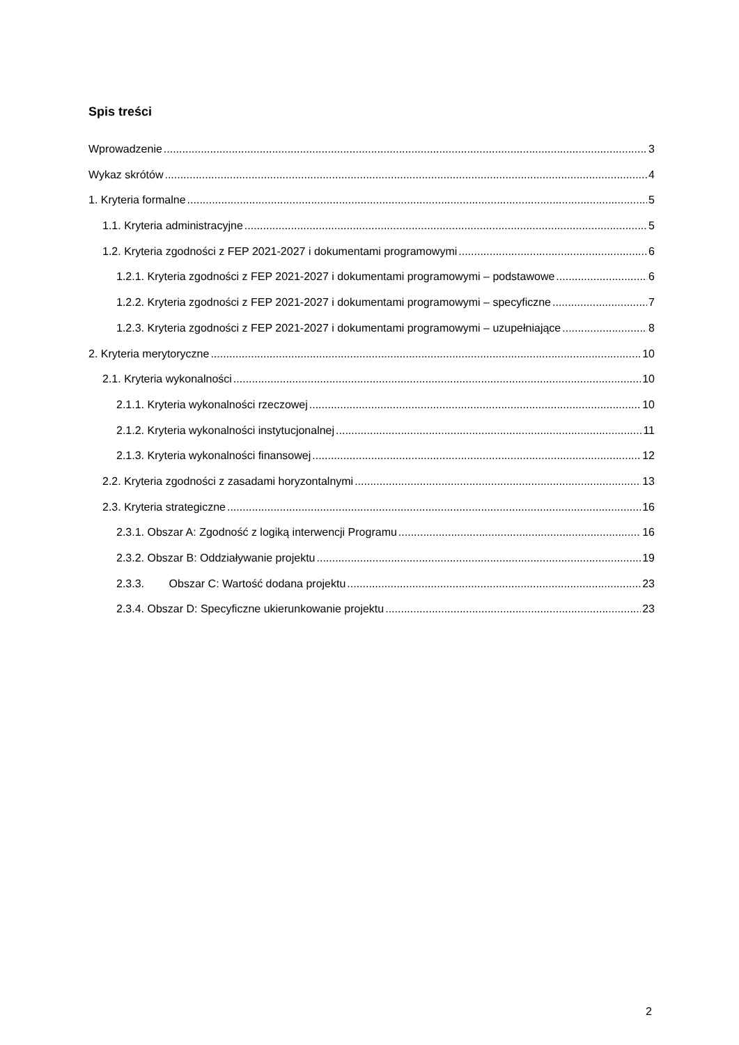Spis treści
Wprowadzenie 3
Wykaz skrótów 4
1. Kryteria formalne 5
1.1. Kryteria administracyjne 5
1.2. Kryteria zgodności z FEP 2021-2027 i dokumentami programowymi 6
1.2.1. Kryteria zgodności z FEP 2021-2027 i dokumentami programowymi – podstawowe 6
1.2.2. Kryteria zgodności z FEP 2021-2027 i dokumentami programowymi – specyficzne 7
1.2.3. Kryteria zgodności z FEP 2021-2027 i dokumentami programowymi – uzupełniające 8
2. Kryteria merytoryczne 10
2.1. Kryteria wykonalności 10
2.1.1. Kryteria wykonalności rzeczowej 10
2.1.2. Kryteria wykonalności instytucjonalnej 11
2.1.3. Kryteria wykonalności finansowej 12
2.2. Kryteria zgodności z zasadami horyzontalnymi 13
2.3. Kryteria strategiczne 16
2.3.1. Obszar A: Zgodność z logiką interwencji Programu 16
2.3.2. Obszar B: Oddziaływanie projektu 19
2.3.3. Obszar C: Wartość dodana projektu 23
2.3.4. Obszar D: Specyficzne ukierunkowanie projektu 23
2